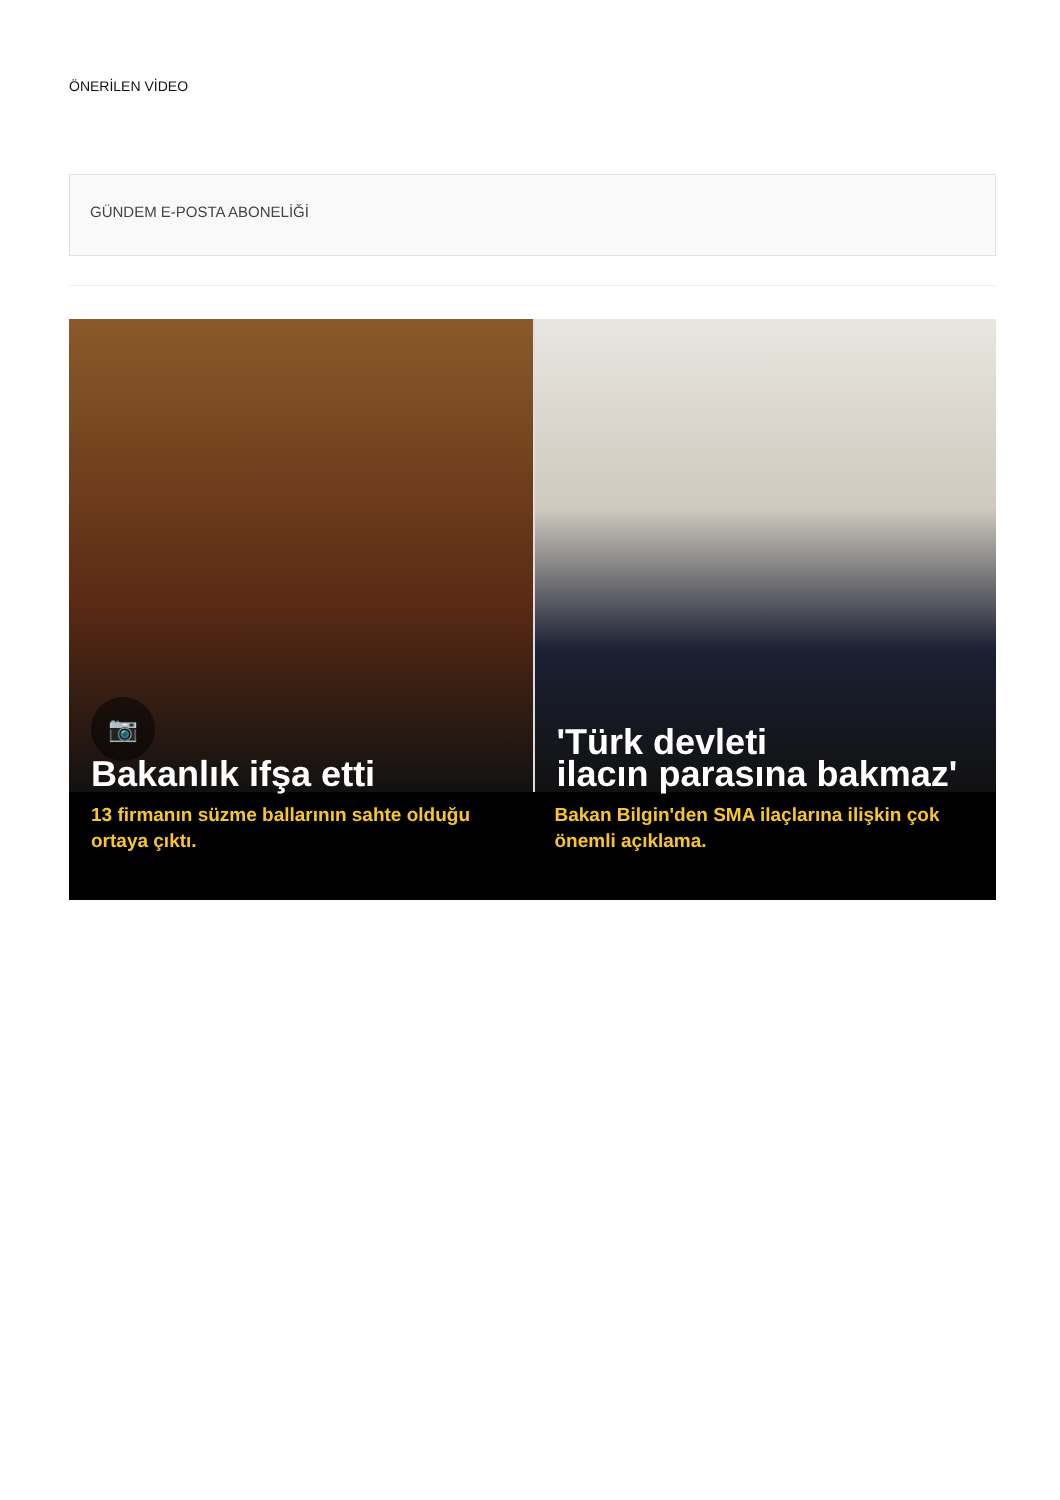ÖNERİLEN VİDEO
GÜNDEM E-POSTA ABONELİĞİ
📷
Bakanlık ifşa etti
13 firmanın süzme ballarının sahte olduğu ortaya çıktı.
'Türk devleti
ilacın parasına bakmaz'
Bakan Bilgin'den SMA ilaçlarına ilişkin çok önemli açıklama.